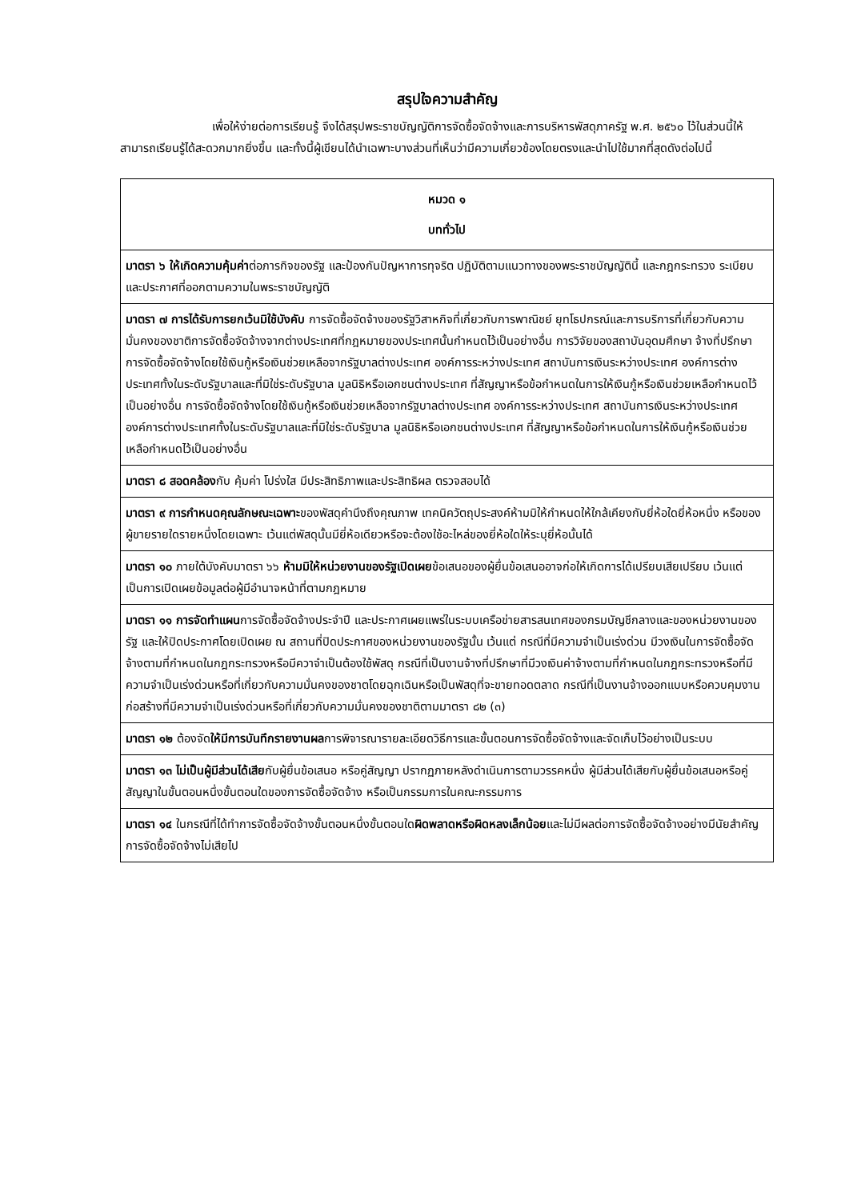สรุปใจความสำคัญ
เพื่อให้ง่ายต่อการเรียนรู้ จึงได้สรุปพระราชบัญญัติการจัดซื้อจัดจ้างและการบริหารพัสดุภาครัฐ พ.ศ. ๒๕๖๐ ไว้ในส่วนนี้ให้สามารถเรียนรู้ได้สะดวกมากยิ่งขึ้น และทั้งนี้ผู้เขียนได้นำเฉพาะบางส่วนที่เห็นว่ามีความเกี่ยวข้องโดยตรงและนำไปใช้มากที่สุดดังต่อไปนี้
| หมวด ๑ บททั่วไป |
| --- |
| มาตรา ๖ ให้เกิดความคุ้มค่า ต่อภารกิจของรัฐ และป้องกันปัญหาการทุจริต ปฏิบัติตามแนวทางของพระราชบัญญัตินี้ และกฎกระทรวง ระเบียบ และประกาศที่ออกตามความในพระราชบัญญัติ |
| มาตรา ๗ การได้รับการยกเว้นมิใช้บังคับ การจัดซื้อจัดจ้างของรัฐวิสาหกิจที่เกี่ยวกับการพาณิชย์ ยุทโธปกรณ์และการบริการที่เกี่ยวกับความมั่นคงของชาติการจัดซื้อจัดจ้างจากต่างประเทศที่กฎหมายของประเทศนั้นกำหนดไว้เป็นอย่างอื่น การวิจัยของสถาบันอุดมศึกษา จ้างที่ปรึกษา การจัดซื้อจัดจ้างโดยใช้เงินกู้หรือเงินช่วยเหลือจากรัฐบาลต่างประเทศ องค์การระหว่างประเทศ สถาบันการเงินระหว่างประเทศ องค์การต่างประเทศทั้งในระดับรัฐบาลและที่มิใช่ระดับรัฐบาล มูลนิธิหรือเอกชนต่างประเทศ ที่สัญญาหรือข้อกำหนดในการให้เงินกู้หรือเงินช่วยเหลือกำหนดไว้เป็นอย่างอื่น การจัดซื้อจัดจ้างโดยใช้เงินกู้หรือเงินช่วยเหลือจากรัฐบาลต่างประเทศ องค์การระหว่างประเทศ สถาบันการเงินระหว่างประเทศ องค์การต่างประเทศทั้งในระดับรัฐบาลและที่มิใช่ระดับรัฐบาล มูลนิธิหรือเอกชนต่างประเทศ ที่สัญญาหรือข้อกำหนดในการให้เงินกู้หรือเงินช่วยเหลือกำหนดไว้เป็นอย่างอื่น |
| มาตรา ๘ สอดคล้อง กับ คุ้มค่า โปร่งใส มีประสิทธิภาพและประสิทธิผล ตรวจสอบได้ |
| มาตรา ๙ การกำหนดคุณลักษณะเฉพาะ ของพัสดุคำนึงถึงคุณภาพ เทคนิควัตถุประสงค์ห้ามมิให้กำหนดให้ใกล้เคียงกับยี่ห้อใดยี่ห้อหนึ่ง หรือของผู้ขายรายใดรายหนึ่งโดยเฉพาะ เว้นแต่พัสดุนั้นมียี่ห้อเดียวหรือจะต้องใช้อะไหล่ของยี่ห้อใดให้ระบุยี่ห้อนั้นได้ |
| มาตรา ๑๐ ภายใต้บังคับมาตรา ๖๖ ห้ามมิให้หน่วยงานของรัฐเปิดเผย ข้อเสนอของผู้ยื่นข้อเสนออาจก่อให้เกิดการได้เปรียบเสียเปรียบ เว้นแต่เป็นการเปิดเผยข้อมูลต่อผู้มีอำนาจหน้าที่ตามกฎหมาย |
| มาตรา ๑๑ การจัดทำแผน การจัดซื้อจัดจ้างประจำปี และประกาศเผยแพร่ในระบบเครือข่ายสารสนเทศของกรมบัญชีกลางและของหน่วยงานของรัฐ และให้ปิดประกาศโดยเปิดเผย ณ สถานที่ปิดประกาศของหน่วยงานของรัฐนั้น เว้นแต่ กรณีที่มีความจำเป็นเร่งด่วน มีวงเงินในการจัดซื้อจัดจ้างตามที่กำหนดในกฎกระทรวงหรือมีควาจำเป็นต้องใช้พัสดุ กรณีที่เป็นงานจ้างที่ปรึกษาที่มีวงเงินค่าจ้างตามที่กำหนดในกฎกระทรวงหรือที่มี ความจำเป็นเร่งด่วนหรือที่เกี่ยวกับความมั่นคงของชาตโดยฉุกเฉินหรือเป็นพัสดุที่จะขายทอดตลาด กรณีที่เป็นงานจ้างออกแบบหรือควบคุมงานก่อสร้างที่มีความจำเป็นเร่งด่วนหรือที่เกี่ยวกับความมั่นคงของชาติตามมาตรา ๘๒ (๓) |
| มาตรา ๑๒ ต้องจัด ให้มีการบันทึกรายงานผล การพิจารณารายละเอียดวิธีการและขั้นตอนการจัดซื้อจัดจ้างและจัดเก็บไว้อย่างเป็นระบบ |
| มาตรา ๑๓ ไม่เป็นผู้มีส่วนได้เสีย กับผู้ยื่นข้อเสนอ หรือคู่สัญญา ปรากฏภายหลังดำเนินการตามวรรคหนึ่ง ผู้มีส่วนได้เสียกับผู้ยื่นข้อเสนอหรือคู่สัญญาในขั้นตอนหนึ่งขั้นตอนใดของการจัดซื้อจัดจ้าง หรือเป็นกรรมการในคณะกรรมการ |
| มาตรา ๑๔ ในกรณีที่ได้ทำการจัดซื้อจัดจ้างขั้นตอนหนึ่งขั้นตอนใด ผิดพลาดหรือผิดหลงเล็กน้อย และไม่มีผลต่อการจัดซื้อจัดจ้างอย่างมีนัยสำคัญ การจัดซื้อจัดจ้างไม่เสียไป |